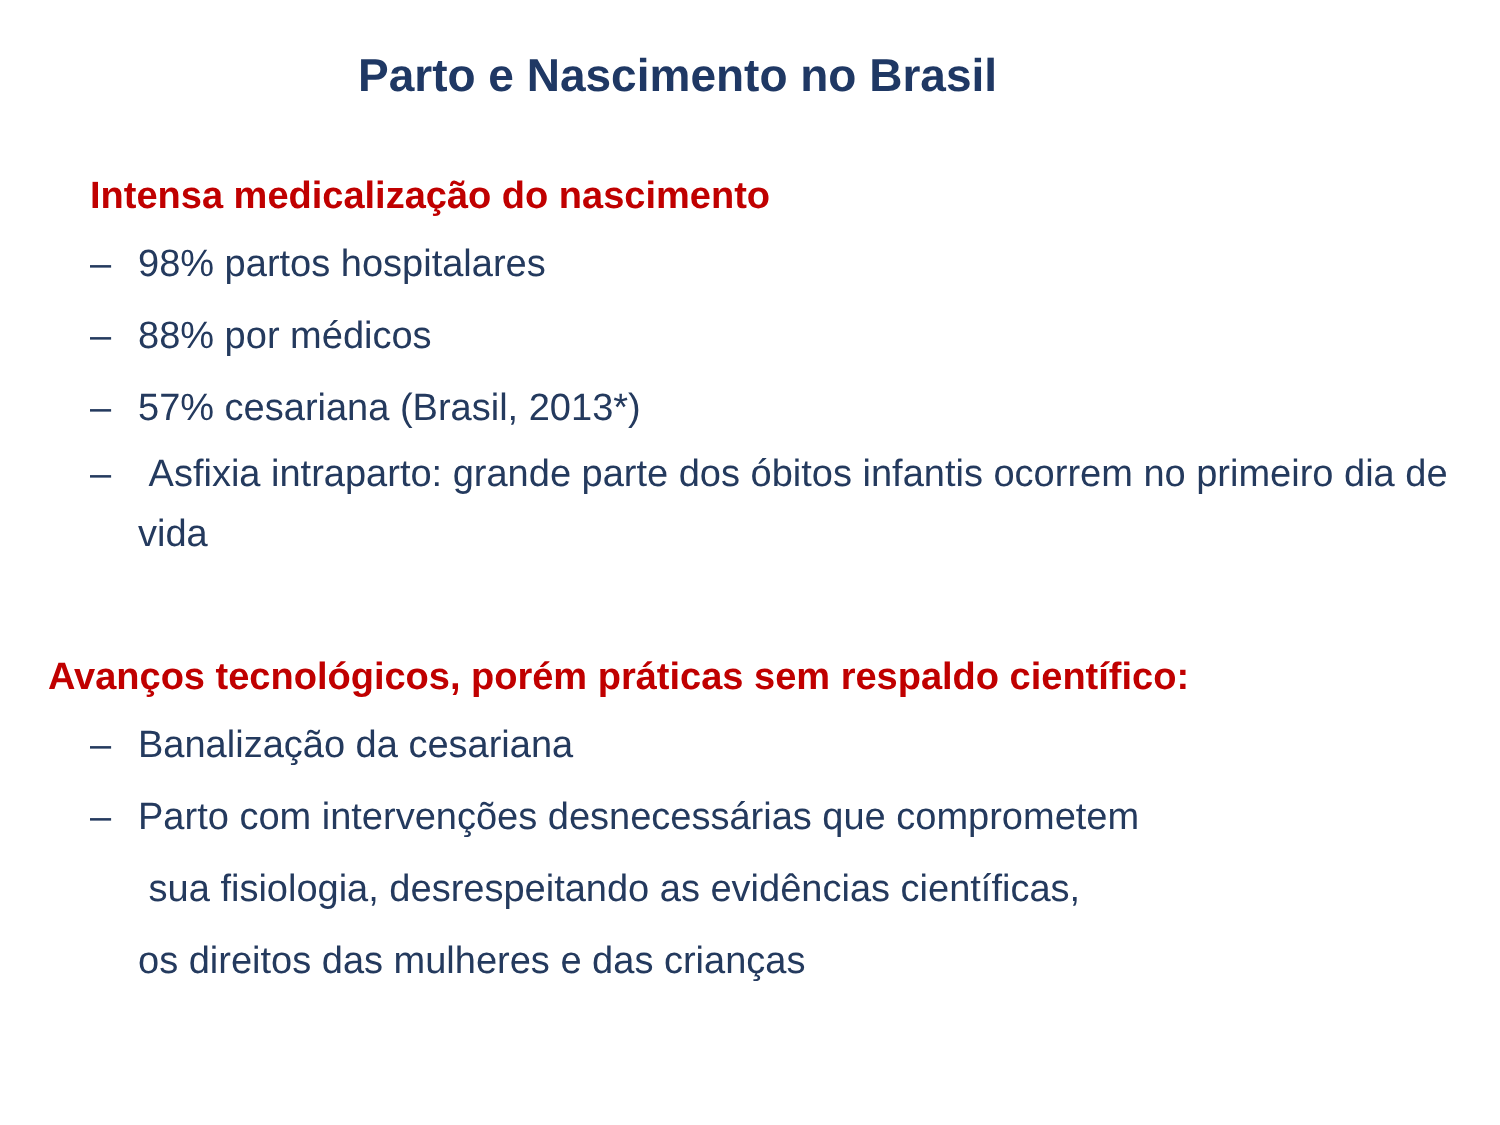Parto e Nascimento no Brasil
Intensa medicalização do nascimento
– 98% partos hospitalares
– 88% por médicos
– 57% cesariana (Brasil, 2013*)
– Asfixia intraparto: grande parte dos óbitos infantis ocorrem no primeiro dia de vida
Avanços tecnológicos, porém práticas sem respaldo científico:
– Banalização da cesariana
– Parto com intervenções desnecessárias que comprometem
sua fisiologia, desrespeitando as evidências científicas,
os direitos das mulheres e das crianças